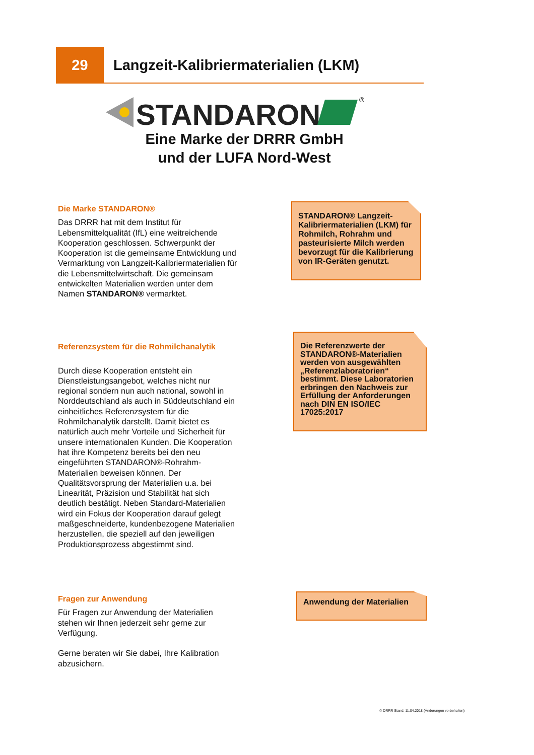29
Langzeit-Kalibriermaterialien (LKM)
STANDARON
®
Eine Marke der DRRR GmbH
und der LUFA Nord-West
Die Marke STANDARON®
Das DRRR hat mit dem Institut für Lebensmittelqualität (IfL) eine weitreichende Kooperation geschlossen. Schwerpunkt der Kooperation ist die gemeinsame Entwicklung und Vermarktung von Langzeit-Kalibriermaterialien für die Lebensmittelwirtschaft. Die gemeinsam entwickelten Materialien werden unter dem Namen STANDARON® vermarktet.
STANDARON® Langzeit-Kalibriermaterialien (LKM) für Rohmilch, Rohrahm und pasteurisierte Milch werden bevorzugt für die Kalibrierung von IR-Geräten genutzt.
Referenzsystem für die Rohmilchanalytik
Durch diese Kooperation entsteht ein Dienstleistungsangebot, welches nicht nur regional sondern nun auch national, sowohl in Norddeutschland als auch in Süddeutschland ein einheitliches Referenzsystem für die Rohmilchanalytik darstellt. Damit bietet es natürlich auch mehr Vorteile und Sicherheit für unsere internationalen Kunden. Die Kooperation hat ihre Kompetenz bereits bei den neu eingeführten STANDARON®-Rohrahm-Materialien beweisen können. Der Qualitätsvorsprung der Materialien u.a. bei Linearität, Präzision und Stabilität hat sich deutlich bestätigt. Neben Standard-Materialien wird ein Fokus der Kooperation darauf gelegt maßgeschneiderte, kundenbezogene Materialien herzustellen, die speziell auf den jeweiligen Produktionsprozess abgestimmt sind.
Die Referenzwerte der STANDARON®-Materialien werden von ausgewählten „Referenzlaboratorien“ bestimmt. Diese Laboratorien erbringen den Nachweis zur Erfüllung der Anforderungen nach DIN EN ISO/IEC 17025:2017
Fragen zur Anwendung
Für Fragen zur Anwendung der Materialien stehen wir Ihnen jederzeit sehr gerne zur Verfügung.
Gerne beraten wir Sie dabei, Ihre Kalibration abzusichern.
Anwendung der Materialien
© DRRR Stand: 11.04.2018 (Änderungen vorbehalten)